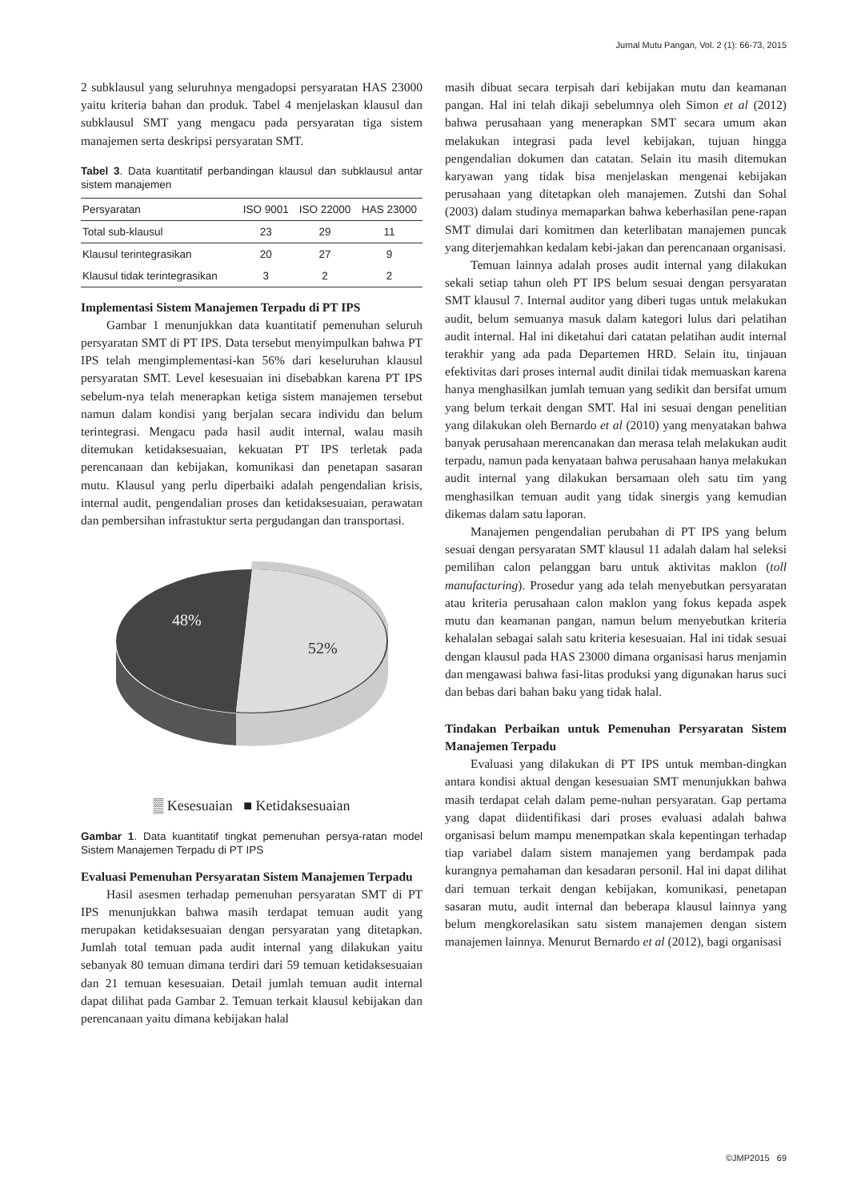Jurnal Mutu Pangan, Vol. 2 (1): 66-73, 2015
2 subklausul yang seluruhnya mengadopsi persyaratan HAS 23000 yaitu kriteria bahan dan produk. Tabel 4 menjelaskan klausul dan subklausul SMT yang mengacu pada persyaratan tiga sistem manajemen serta deskripsi persyaratan SMT.
Tabel 3. Data kuantitatif perbandingan klausul dan subklausul antar sistem manajemen
| Persyaratan | ISO 9001 | ISO 22000 | HAS 23000 |
| --- | --- | --- | --- |
| Total sub-klausul | 23 | 29 | 11 |
| Klausul terintegrasikan | 20 | 27 | 9 |
| Klausul tidak terintegrasikan | 3 | 2 | 2 |
Implementasi Sistem Manajemen Terpadu di PT IPS
Gambar 1 menunjukkan data kuantitatif pemenuhan seluruh persyaratan SMT di PT IPS. Data tersebut menyimpulkan bahwa PT IPS telah mengimplementasi-kan 56% dari keseluruhan klausul persyaratan SMT. Level kesesuaian ini disebabkan karena PT IPS sebelum-nya telah menerapkan ketiga sistem manajemen tersebut namun dalam kondisi yang berjalan secara individu dan belum terintegrasi. Mengacu pada hasil audit internal, walau masih ditemukan ketidaksesuaian, kekuatan PT IPS terletak pada perencanaan dan kebijakan, komunikasi dan penetapan sasaran mutu. Klausul yang perlu diperbaiki adalah pengendalian krisis, internal audit, pengendalian proses dan ketidaksesuaian, perawatan dan pembersihan infrastuktur serta pergudangan dan transportasi.
48%
52%
▒ Kesesuaian ■ Ketidaksesuaian
Gambar 1. Data kuantitatif tingkat pemenuhan persya-ratan model Sistem Manajemen Terpadu di PT IPS
Evaluasi Pemenuhan Persyaratan Sistem Manajemen Terpadu
Hasil asesmen terhadap pemenuhan persyaratan SMT di PT IPS menunjukkan bahwa masih terdapat temuan audit yang merupakan ketidaksesuaian dengan persyaratan yang ditetapkan. Jumlah total temuan pada audit internal yang dilakukan yaitu sebanyak 80 temuan dimana terdiri dari 59 temuan ketidaksesuaian dan 21 temuan kesesuaian. Detail jumlah temuan audit internal dapat dilihat pada Gambar 2. Temuan terkait klausul kebijakan dan perencanaan yaitu dimana kebijakan halal
masih dibuat secara terpisah dari kebijakan mutu dan keamanan pangan. Hal ini telah dikaji sebelumnya oleh Simon et al (2012) bahwa perusahaan yang menerapkan SMT secara umum akan melakukan integrasi pada level kebijakan, tujuan hingga pengendalian dokumen dan catatan. Selain itu masih ditemukan karyawan yang tidak bisa menjelaskan mengenai kebijakan perusahaan yang ditetapkan oleh manajemen. Zutshi dan Sohal (2003) dalam studinya memaparkan bahwa keberhasilan pene-rapan SMT dimulai dari komitmen dan keterlibatan manajemen puncak yang diterjemahkan kedalam kebi-jakan dan perencanaan organisasi.
Temuan lainnya adalah proses audit internal yang dilakukan sekali setiap tahun oleh PT IPS belum sesuai dengan persyaratan SMT klausul 7. Internal auditor yang diberi tugas untuk melakukan audit, belum semuanya masuk dalam kategori lulus dari pelatihan audit internal. Hal ini diketahui dari catatan pelatihan audit internal terakhir yang ada pada Departemen HRD. Selain itu, tinjauan efektivitas dari proses internal audit dinilai tidak memuaskan karena hanya menghasilkan jumlah temuan yang sedikit dan bersifat umum yang belum terkait dengan SMT. Hal ini sesuai dengan penelitian yang dilakukan oleh Bernardo et al (2010) yang menyatakan bahwa banyak perusahaan merencanakan dan merasa telah melakukan audit terpadu, namun pada kenyataan bahwa perusahaan hanya melakukan audit internal yang dilakukan bersamaan oleh satu tim yang menghasilkan temuan audit yang tidak sinergis yang kemudian dikemas dalam satu laporan.
Manajemen pengendalian perubahan di PT IPS yang belum sesuai dengan persyaratan SMT klausul 11 adalah dalam hal seleksi pemilihan calon pelanggan baru untuk aktivitas maklon (toll manufacturing). Prosedur yang ada telah menyebutkan persyaratan atau kriteria perusahaan calon maklon yang fokus kepada aspek mutu dan keamanan pangan, namun belum menyebutkan kriteria kehalalan sebagai salah satu kriteria kesesuaian. Hal ini tidak sesuai dengan klausul pada HAS 23000 dimana organisasi harus menjamin dan mengawasi bahwa fasi-litas produksi yang digunakan harus suci dan bebas dari bahan baku yang tidak halal.
Tindakan Perbaikan untuk Pemenuhan Persyaratan Sistem Manajemen Terpadu
Evaluasi yang dilakukan di PT IPS untuk memban-dingkan antara kondisi aktual dengan kesesuaian SMT menunjukkan bahwa masih terdapat celah dalam peme-nuhan persyaratan. Gap pertama yang dapat diidentifikasi dari proses evaluasi adalah bahwa organisasi belum mampu menempatkan skala kepentingan terhadap tiap variabel dalam sistem manajemen yang berdampak pada kurangnya pemahaman dan kesadaran personil. Hal ini dapat dilihat dari temuan terkait dengan kebijakan, komunikasi, penetapan sasaran mutu, audit internal dan beberapa klausul lainnya yang belum mengkorelasikan satu sistem manajemen dengan sistem manajemen lainnya. Menurut Bernardo et al (2012), bagi organisasi
©JMP2015 69